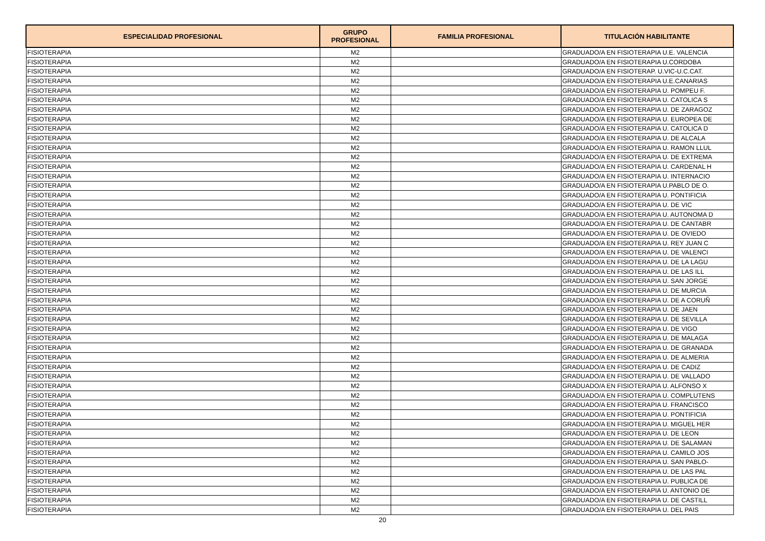| ESPECIALIDAD PROFESIONAL | GRUPO PROFESIONAL | FAMILIA PROFESIONAL | TITULACIÓN HABILITANTE |
| --- | --- | --- | --- |
| FISIOTERAPIA | M2 | | GRADUADO/A EN FISIOTERAPIA U.E. VALENCIA |
| FISIOTERAPIA | M2 | | GRADUADO/A EN FISIOTERAPIA U.CORDOBA |
| FISIOTERAPIA | M2 | | GRADUADO/A EN FISIOTERAP. U.VIC-U.C.CAT. |
| FISIOTERAPIA | M2 | | GRADUADO/A EN FISIOTERAPIA U.E.CANARIAS |
| FISIOTERAPIA | M2 | | GRADUADO/A EN FISIOTERAPIA U. POMPEU F. |
| FISIOTERAPIA | M2 | | GRADUADO/A EN FISIOTERAPIA U. CATOLICA S |
| FISIOTERAPIA | M2 | | GRADUADO/A EN FISIOTERAPIA U. DE ZARAGOZ |
| FISIOTERAPIA | M2 | | GRADUADO/A EN FISIOTERAPIA U. EUROPEA DE |
| FISIOTERAPIA | M2 | | GRADUADO/A EN FISIOTERAPIA U. CATOLICA D |
| FISIOTERAPIA | M2 | | GRADUADO/A EN FISIOTERAPIA U. DE ALCALA |
| FISIOTERAPIA | M2 | | GRADUADO/A EN FISIOTERAPIA U. RAMON LLUL |
| FISIOTERAPIA | M2 | | GRADUADO/A EN FISIOTERAPIA U. DE EXTREMA |
| FISIOTERAPIA | M2 | | GRADUADO/A EN FISIOTERAPIA U. CARDENAL H |
| FISIOTERAPIA | M2 | | GRADUADO/A EN FISIOTERAPIA U. INTERNACIO |
| FISIOTERAPIA | M2 | | GRADUADO/A EN FISIOTERAPIA U.PABLO DE O. |
| FISIOTERAPIA | M2 | | GRADUADO/A EN FISIOTERAPIA U. PONTIFICIA |
| FISIOTERAPIA | M2 | | GRADUADO/A EN FISIOTERAPIA U. DE VIC |
| FISIOTERAPIA | M2 | | GRADUADO/A EN FISIOTERAPIA U. AUTONOMA D |
| FISIOTERAPIA | M2 | | GRADUADO/A EN FISIOTERAPIA U. DE CANTABR |
| FISIOTERAPIA | M2 | | GRADUADO/A EN FISIOTERAPIA U. DE OVIEDO |
| FISIOTERAPIA | M2 | | GRADUADO/A EN FISIOTERAPIA U. REY JUAN C |
| FISIOTERAPIA | M2 | | GRADUADO/A EN FISIOTERAPIA U. DE VALENCI |
| FISIOTERAPIA | M2 | | GRADUADO/A EN FISIOTERAPIA U. DE LA LAGU |
| FISIOTERAPIA | M2 | | GRADUADO/A EN FISIOTERAPIA U. DE LAS ILL |
| FISIOTERAPIA | M2 | | GRADUADO/A EN FISIOTERAPIA U. SAN JORGE |
| FISIOTERAPIA | M2 | | GRADUADO/A EN FISIOTERAPIA U. DE MURCIA |
| FISIOTERAPIA | M2 | | GRADUADO/A EN FISIOTERAPIA U. DE A CORUÑ |
| FISIOTERAPIA | M2 | | GRADUADO/A EN FISIOTERAPIA U. DE JAEN |
| FISIOTERAPIA | M2 | | GRADUADO/A EN FISIOTERAPIA U. DE SEVILLA |
| FISIOTERAPIA | M2 | | GRADUADO/A EN FISIOTERAPIA U. DE VIGO |
| FISIOTERAPIA | M2 | | GRADUADO/A EN FISIOTERAPIA U. DE MALAGA |
| FISIOTERAPIA | M2 | | GRADUADO/A EN FISIOTERAPIA U. DE GRANADA |
| FISIOTERAPIA | M2 | | GRADUADO/A EN FISIOTERAPIA U. DE ALMERIA |
| FISIOTERAPIA | M2 | | GRADUADO/A EN FISIOTERAPIA U. DE CADIZ |
| FISIOTERAPIA | M2 | | GRADUADO/A EN FISIOTERAPIA U. DE VALLADO |
| FISIOTERAPIA | M2 | | GRADUADO/A EN FISIOTERAPIA U. ALFONSO X |
| FISIOTERAPIA | M2 | | GRADUADO/A EN FISIOTERAPIA U. COMPLUTENS |
| FISIOTERAPIA | M2 | | GRADUADO/A EN FISIOTERAPIA U. FRANCISCO |
| FISIOTERAPIA | M2 | | GRADUADO/A EN FISIOTERAPIA U. PONTIFICIA |
| FISIOTERAPIA | M2 | | GRADUADO/A EN FISIOTERAPIA U. MIGUEL HER |
| FISIOTERAPIA | M2 | | GRADUADO/A EN FISIOTERAPIA U. DE LEON |
| FISIOTERAPIA | M2 | | GRADUADO/A EN FISIOTERAPIA U. DE SALAMAN |
| FISIOTERAPIA | M2 | | GRADUADO/A EN FISIOTERAPIA U. CAMILO JOS |
| FISIOTERAPIA | M2 | | GRADUADO/A EN FISIOTERAPIA U. SAN PABLO- |
| FISIOTERAPIA | M2 | | GRADUADO/A EN FISIOTERAPIA U. DE LAS PAL |
| FISIOTERAPIA | M2 | | GRADUADO/A EN FISIOTERAPIA U. PUBLICA DE |
| FISIOTERAPIA | M2 | | GRADUADO/A EN FISIOTERAPIA U. ANTONIO DE |
| FISIOTERAPIA | M2 | | GRADUADO/A EN FISIOTERAPIA U. DE CASTILL |
| FISIOTERAPIA | M2 | | GRADUADO/A EN FISIOTERAPIA U. DEL PAIS |
20